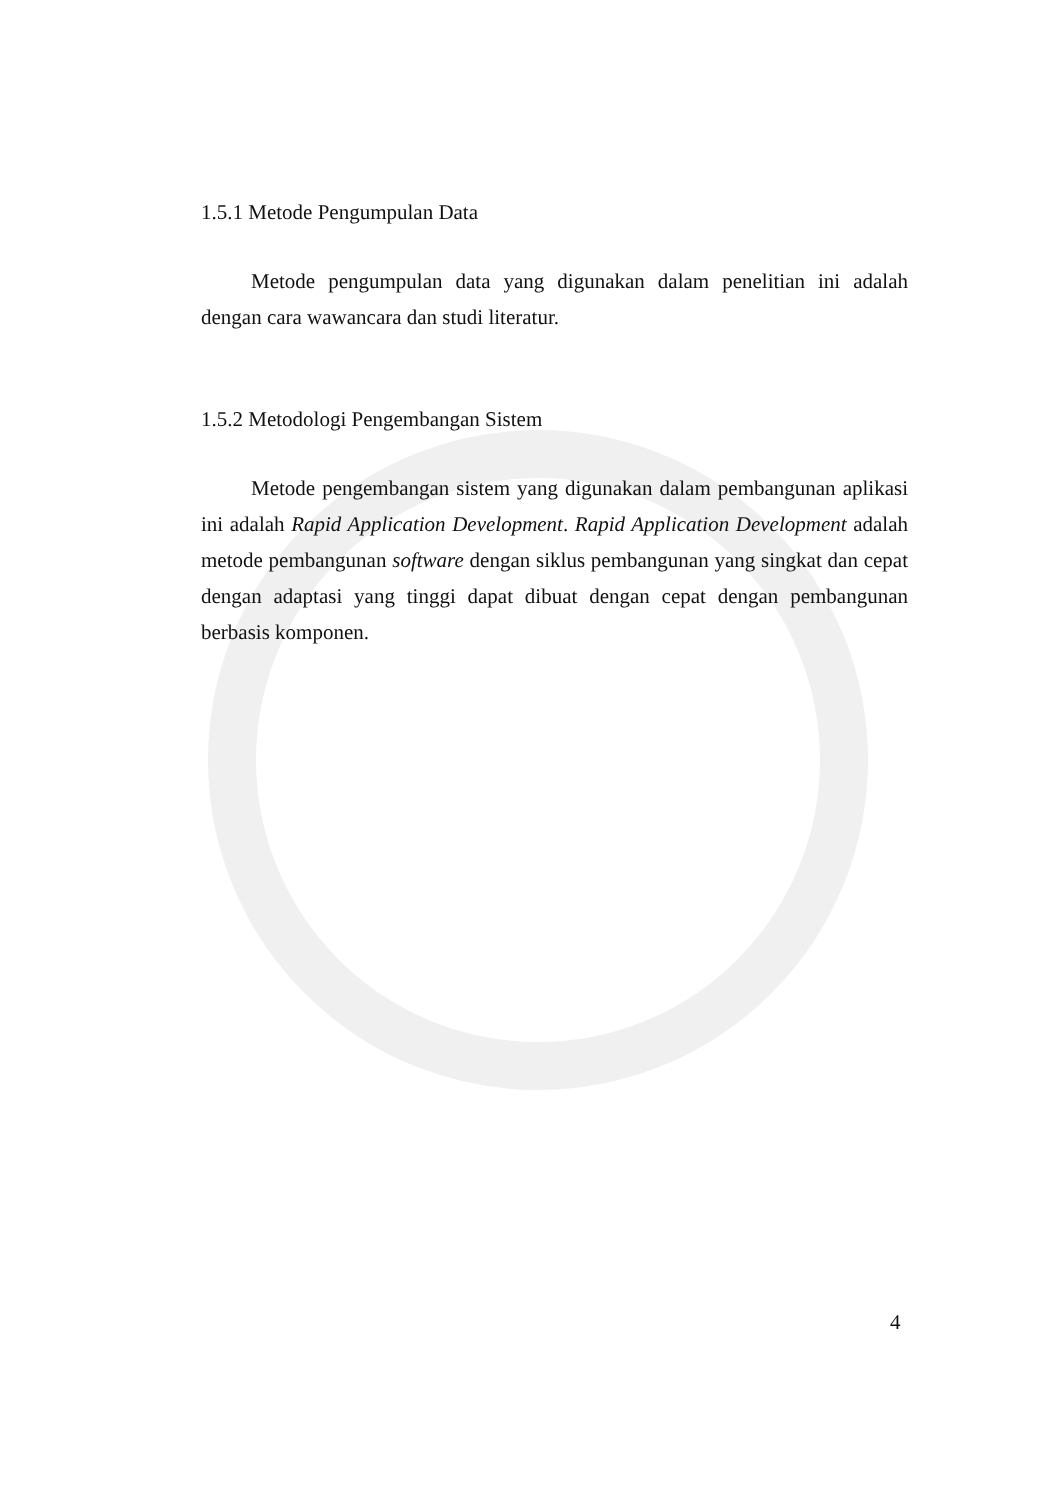1.5.1 Metode Pengumpulan Data
Metode pengumpulan data yang digunakan dalam penelitian ini adalah dengan cara wawancara dan studi literatur.
1.5.2 Metodologi Pengembangan Sistem
Metode pengembangan sistem yang digunakan dalam pembangunan aplikasi ini adalah Rapid Application Development. Rapid Application Development adalah metode pembangunan software dengan siklus pembangunan yang singkat dan cepat dengan adaptasi yang tinggi dapat dibuat dengan cepat dengan pembangunan berbasis komponen.
4